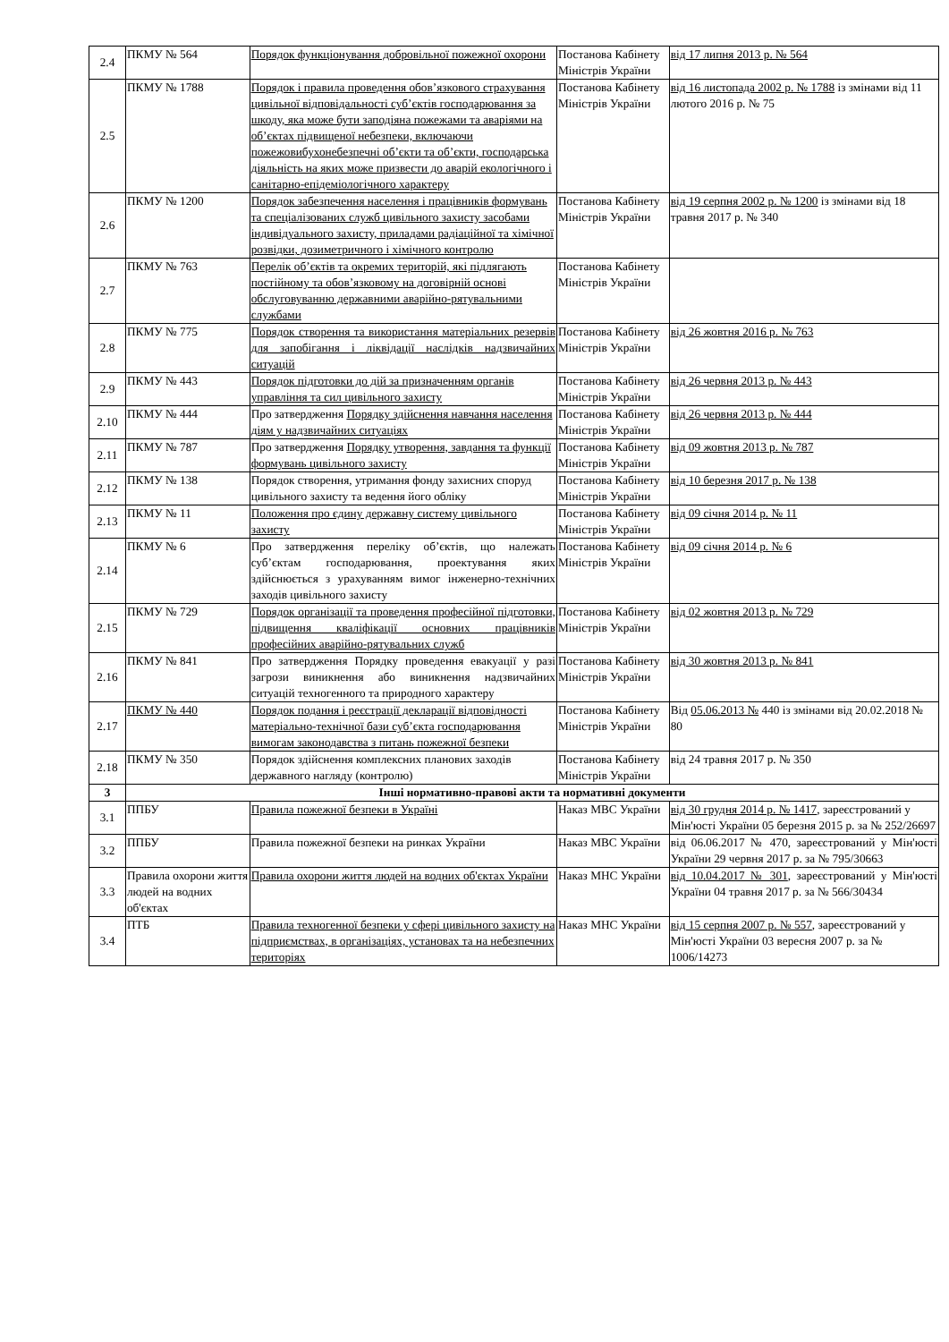| 2.4 | ПКМУ № 564 | Порядок функціонування добровільної пожежної охорони | Постанова Кабінету Міністрів України | від 17 липня 2013 р. № 564 |
| 2.5 | ПКМУ № 1788 | Порядок і правила проведення обов’язкового страхування цивільної відповідальності суб’єктів господарювання за шкоду, яка може бути заподіяна пожежами та аваріями на об’єктах підвищеної небезпеки, включаючи пожежовибухонебезпечні об’єкти та об’єкти, господарська діяльність на яких може призвести до аварій екологічного і санітарно-епідеміологічного характеру | Постанова Кабінету Міністрів України | від 16 листопада 2002 р. № 1788 із змінами від 11 лютого 2016 р. № 75 |
| 2.6 | ПКМУ № 1200 | Порядок забезпечення населення і працівників формувань та спеціалізованих служб цивільного захисту засобами індивідуального захисту, приладами радіаційної та хімічної розвідки, дозиметричного і хімічного контролю | Постанова Кабінету Міністрів України | від 19 серпня 2002 р. № 1200 із змінами від 18 травня 2017 р. № 340 |
| 2.7 | ПКМУ № 763 | Перелік об’єктів та окремих територій, які підлягають постійному та обов’язковому на договірній основі обслуговуванню державними аварійно-рятувальними службами | Постанова Кабінету Міністрів України | |
| 2.8 | ПКМУ № 775 | Порядок створення та використання матеріальних резервів для запобігання і ліквідації наслідків надзвичайних ситуацій | Постанова Кабінету Міністрів України | від 26 жовтня 2016 р. № 763 |
| 2.9 | ПКМУ № 443 | Порядок підготовки до дій за призначенням органів управління та сил цивільного захисту | Постанова Кабінету Міністрів України | від 26 червня 2013 р. № 443 |
| 2.10 | ПКМУ № 444 | Про затвердження Порядку здійснення навчання населення діям у надзвичайних ситуаціях | Постанова Кабінету Міністрів України | від 26 червня 2013 р. № 444 |
| 2.11 | ПКМУ № 787 | Про затвердження Порядку утворення, завдання та функції формувань цивільного захисту | Постанова Кабінету Міністрів України | від 09 жовтня 2013 р. № 787 |
| 2.12 | ПКМУ № 138 | Порядок створення, утримання фонду захисних споруд цивільного захисту та ведення його обліку | Постанова Кабінету Міністрів України | від 10 березня 2017 р. № 138 |
| 2.13 | ПКМУ № 11 | Положення про єдину державну систему цивільного захисту | Постанова Кабінету Міністрів України | від 09 січня 2014 р. № 11 |
| 2.14 | ПКМУ № 6 | Про затвердження переліку об’єктів, що належать суб’єктам господарювання, проектування яких здійснюється з урахуванням вимог інженерно-технічних заходів цивільного захисту | Постанова Кабінету Міністрів України | від 09 січня 2014 р. № 6 |
| 2.15 | ПКМУ № 729 | Порядок організації та проведення професійної підготовки, підвищення кваліфікації основних працівників професійних аварійно-рятувальних служб | Постанова Кабінету Міністрів України | від 02 жовтня 2013 р. № 729 |
| 2.16 | ПКМУ № 841 | Про затвердження Порядку проведення евакуації у разі загрози виникнення або виникнення надзвичайних ситуацій техногенного та природного характеру | Постанова Кабінету Міністрів України | від 30 жовтня 2013 р. № 841 |
| 2.17 | ПКМУ № 440 | Порядок подання і реєстрації декларації відповідності матеріально-технічної бази суб’єкта господарювання вимогам законодавства з питань пожежної безпеки | Постанова Кабінету Міністрів України | Від 05.06.2013 № 440 із змінами від 20.02.2018 № 80 |
| 2.18 | ПКМУ № 350 | Порядок здійснення комплексних планових заходів державного нагляду (контролю) | Постанова Кабінету Міністрів України | від 24 травня 2017 р. № 350 |
| 3 | Інші нормативно-правові акти та нормативні документи | | | |
| 3.1 | ППБУ | Правила пожежної безпеки в Україні | Наказ МВС України | від 30 грудня 2014 р. № 1417 , зареєстрований у Мін'юсті України 05 березня 2015 р. за № 252/26697 |
| 3.2 | ППБУ | Правила пожежної безпеки на ринках України | Наказ МВС України | від 06.06.2017 № 470, зареєстрований у Мін'юсті України 29 червня 2017 р. за № 795/30663 |
| 3.3 | Правила охорони життя людей на водних об'єктах | Правила охорони життя людей на водних об'єктах України | Наказ МНС України | від 10.04.2017 № 301 , зареєстрований у Мін'юсті України 04 травня 2017 р. за № 566/30434 |
| 3.4 | ПТБ | Правила техногенної безпеки у сфері цивільного захисту на підприємствах, в організаціях, установах та на небезпечних територіях | Наказ МНС України | від 15 серпня 2007 р. № 557 , зареєстрований у Мін'юсті України 03 вересня 2007 р. за № 1006/14273 |